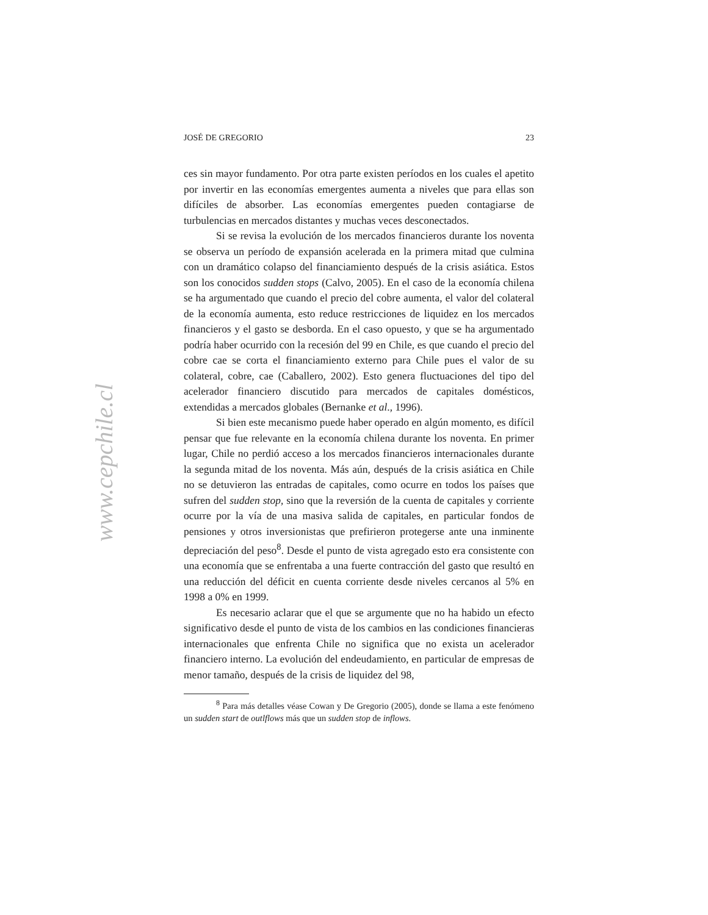www.cepchile.cl
JOSÉ DE GREGORIO 23
ces sin mayor fundamento. Por otra parte existen períodos en los cuales el apetito por invertir en las economías emergentes aumenta a niveles que para ellas son difíciles de absorber. Las economías emergentes pueden contagiarse de turbulencias en mercados distantes y muchas veces desconectados.
Si se revisa la evolución de los mercados financieros durante los noventa se observa un período de expansión acelerada en la primera mitad que culmina con un dramático colapso del financiamiento después de la crisis asiática. Estos son los conocidos sudden stops (Calvo, 2005). En el caso de la economía chilena se ha argumentado que cuando el precio del cobre aumenta, el valor del colateral de la economía aumenta, esto reduce restricciones de liquidez en los mercados financieros y el gasto se desborda. En el caso opuesto, y que se ha argumentado podría haber ocurrido con la recesión del 99 en Chile, es que cuando el precio del cobre cae se corta el financiamiento externo para Chile pues el valor de su colateral, cobre, cae (Caballero, 2002). Esto genera fluctuaciones del tipo del acelerador financiero discutido para mercados de capitales domésticos, extendidas a mercados globales (Bernanke et al., 1996).
Si bien este mecanismo puede haber operado en algún momento, es difícil pensar que fue relevante en la economía chilena durante los noventa. En primer lugar, Chile no perdió acceso a los mercados financieros internacionales durante la segunda mitad de los noventa. Más aún, después de la crisis asiática en Chile no se detuvieron las entradas de capitales, como ocurre en todos los países que sufren del sudden stop, sino que la reversión de la cuenta de capitales y corriente ocurre por la vía de una masiva salida de capitales, en particular fondos de pensiones y otros inversionistas que prefirieron protegerse ante una inminente depreciación del peso<sup>8</sup>. Desde el punto de vista agregado esto era consistente con una economía que se enfrentaba a una fuerte contracción del gasto que resultó en una reducción del déficit en cuenta corriente desde niveles cercanos al 5% en 1998 a 0% en 1999.
Es necesario aclarar que el que se argumente que no ha habido un efecto significativo desde el punto de vista de los cambios en las condiciones financieras internacionales que enfrenta Chile no significa que no exista un acelerador financiero interno. La evolución del endeudamiento, en particular de empresas de menor tamaño, después de la crisis de liquidez del 98,
<sup>8</sup> Para más detalles véase Cowan y De Gregorio (2005), donde se llama a este fenómeno un sudden start de outlflows más que un sudden stop de inflows.